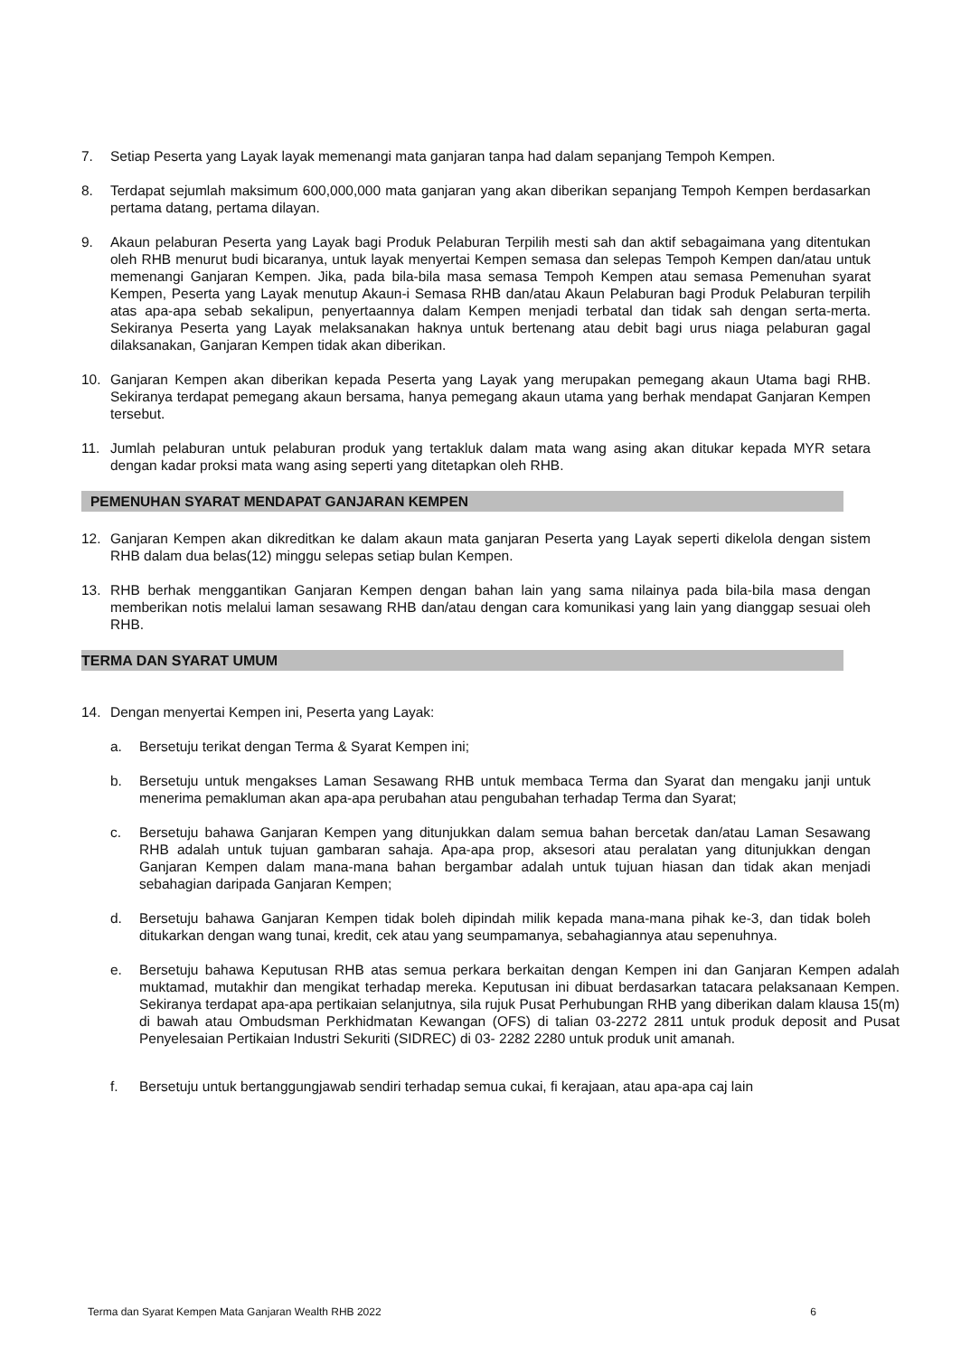7. Setiap Peserta yang Layak layak memenangi mata ganjaran tanpa had dalam sepanjang Tempoh Kempen.
8. Terdapat sejumlah maksimum 600,000,000 mata ganjaran yang akan diberikan sepanjang Tempoh Kempen berdasarkan pertama datang, pertama dilayan.
9. Akaun pelaburan Peserta yang Layak bagi Produk Pelaburan Terpilih mesti sah dan aktif sebagaimana yang ditentukan oleh RHB menurut budi bicaranya, untuk layak menyertai Kempen semasa dan selepas Tempoh Kempen dan/atau untuk memenangi Ganjaran Kempen. Jika, pada bila-bila masa semasa Tempoh Kempen atau semasa Pemenuhan syarat Kempen, Peserta yang Layak menutup Akaun-i Semasa RHB dan/atau Akaun Pelaburan bagi Produk Pelaburan terpilih atas apa-apa sebab sekalipun, penyertaannya dalam Kempen menjadi terbatal dan tidak sah dengan serta-merta. Sekiranya Peserta yang Layak melaksanakan haknya untuk bertenang atau debit bagi urus niaga pelaburan gagal dilaksanakan, Ganjaran Kempen tidak akan diberikan.
10. Ganjaran Kempen akan diberikan kepada Peserta yang Layak yang merupakan pemegang akaun Utama bagi RHB. Sekiranya terdapat pemegang akaun bersama, hanya pemegang akaun utama yang berhak mendapat Ganjaran Kempen tersebut.
11. Jumlah pelaburan untuk pelaburan produk yang tertakluk dalam mata wang asing akan ditukar kepada MYR setara dengan kadar proksi mata wang asing seperti yang ditetapkan oleh RHB.
PEMENUHAN SYARAT MENDAPAT GANJARAN KEMPEN
12. Ganjaran Kempen akan dikreditkan ke dalam akaun mata ganjaran Peserta yang Layak seperti dikelola dengan sistem RHB dalam dua belas(12) minggu selepas setiap bulan Kempen.
13. RHB berhak menggantikan Ganjaran Kempen dengan bahan lain yang sama nilainya pada bila-bila masa dengan memberikan notis melalui laman sesawang RHB dan/atau dengan cara komunikasi yang lain yang dianggap sesuai oleh RHB.
TERMA DAN SYARAT UMUM
14. Dengan menyertai Kempen ini, Peserta yang Layak:
a. Bersetuju terikat dengan Terma & Syarat Kempen ini;
b. Bersetuju untuk mengakses Laman Sesawang RHB untuk membaca Terma dan Syarat dan mengaku janji untuk menerima pemakluman akan apa-apa perubahan atau pengubahan terhadap Terma dan Syarat;
c. Bersetuju bahawa Ganjaran Kempen yang ditunjukkan dalam semua bahan bercetak dan/atau Laman Sesawang RHB adalah untuk tujuan gambaran sahaja. Apa-apa prop, aksesori atau peralatan yang ditunjukkan dengan Ganjaran Kempen dalam mana-mana bahan bergambar adalah untuk tujuan hiasan dan tidak akan menjadi sebahagian daripada Ganjaran Kempen;
d. Bersetuju bahawa Ganjaran Kempen tidak boleh dipindah milik kepada mana-mana pihak ke-3, dan tidak boleh ditukarkan dengan wang tunai, kredit, cek atau yang seumpamanya, sebahagiannya atau sepenuhnya.
e. Bersetuju bahawa Keputusan RHB atas semua perkara berkaitan dengan Kempen ini dan Ganjaran Kempen adalah muktamad, mutakhir dan mengikat terhadap mereka. Keputusan ini dibuat berdasarkan tatacara pelaksanaan Kempen. Sekiranya terdapat apa-apa pertikaian selanjutnya, sila rujuk Pusat Perhubungan RHB yang diberikan dalam klausa 15(m) di bawah atau Ombudsman Perkhidmatan Kewangan (OFS) di talian 03-2272 2811 untuk produk deposit and Pusat Penyelesaian Pertikaian Industri Sekuriti (SIDREC) di 03- 2282 2280 untuk produk unit amanah.
f. Bersetuju untuk bertanggungjawab sendiri terhadap semua cukai, fi kerajaan, atau apa-apa caj lain
Terma dan Syarat Kempen Mata Ganjaran Wealth RHB 2022 6